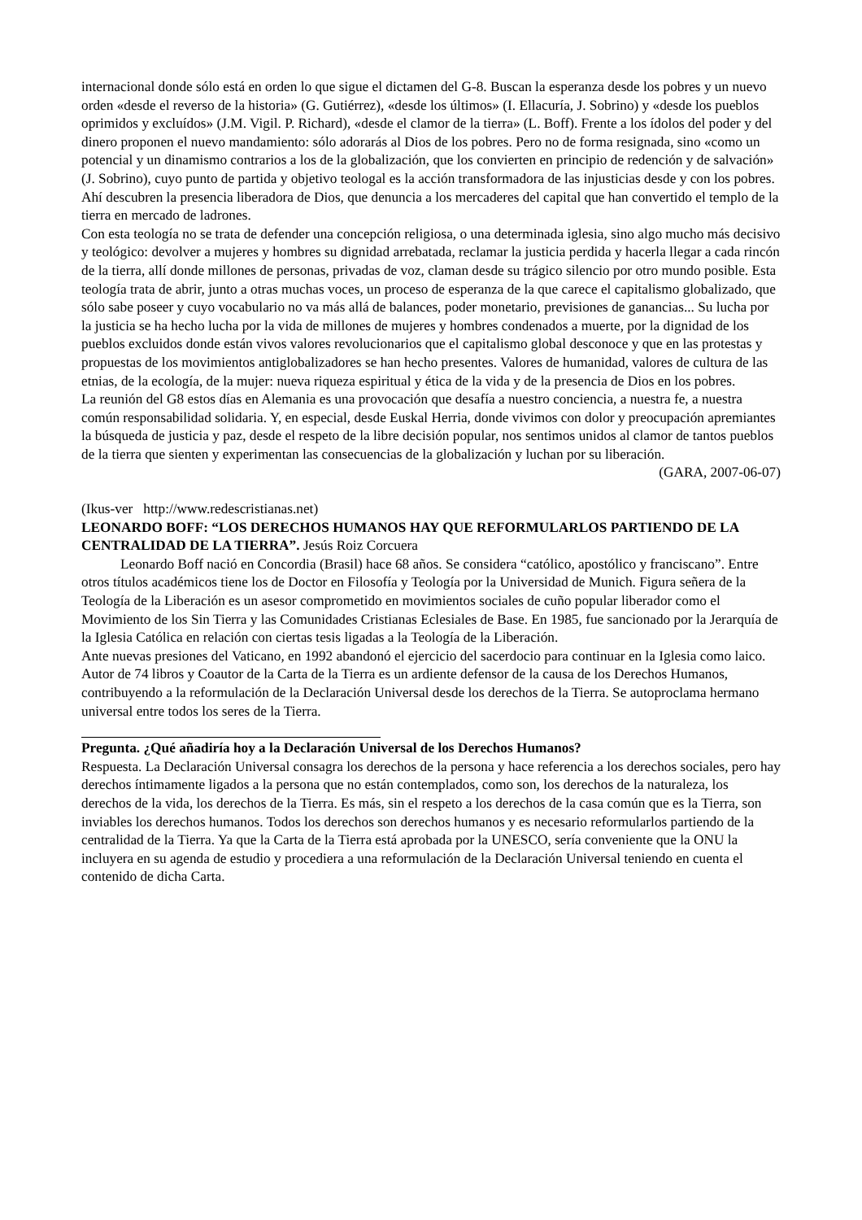internacional donde sólo está en orden lo que sigue el dictamen del G-8. Buscan la esperanza desde los pobres y un nuevo orden «desde el reverso de la historia» (G. Gutiérrez), «desde los últimos» (I. Ellacuría, J. Sobrino) y «desde los pueblos oprimidos y excluídos» (J.M. Vigil. P. Richard), «desde el clamor de la tierra» (L. Boff). Frente a los ídolos del poder y del dinero proponen el nuevo mandamiento: sólo adorarás al Dios de los pobres. Pero no de forma resignada, sino «como un potencial y un dinamismo contrarios a los de la globalización, que los convierten en principio de redención y de salvación» (J. Sobrino), cuyo punto de partida y objetivo teologal es la acción transformadora de las injusticias desde y con los pobres. Ahí descubren la presencia liberadora de Dios, que denuncia a los mercaderes del capital que han convertido el templo de la tierra en mercado de ladrones.
Con esta teología no se trata de defender una concepción religiosa, o una determinada iglesia, sino algo mucho más decisivo y teológico: devolver a mujeres y hombres su dignidad arrebatada, reclamar la justicia perdida y hacerla llegar a cada rincón de la tierra, allí donde millones de personas, privadas de voz, claman desde su trágico silencio por otro mundo posible. Esta teología trata de abrir, junto a otras muchas voces, un proceso de esperanza de la que carece el capitalismo globalizado, que sólo sabe poseer y cuyo vocabulario no va más allá de balances, poder monetario, previsiones de ganancias... Su lucha por la justicia se ha hecho lucha por la vida de millones de mujeres y hombres condenados a muerte, por la dignidad de los pueblos excluidos donde están vivos valores revolucionarios que el capitalismo global desconoce y que en las protestas y propuestas de los movimientos antiglobalizadores se han hecho presentes. Valores de humanidad, valores de cultura de las etnias, de la ecología, de la mujer: nueva riqueza espiritual y ética de la vida y de la presencia de Dios en los pobres.
La reunión del G8 estos días en Alemania es una provocación que desafía a nuestro conciencia, a nuestra fe, a nuestra común responsabilidad solidaria. Y, en especial, desde Euskal Herria, donde vivimos con dolor y preocupación apremiantes la búsqueda de justicia y paz, desde el respeto de la libre decisión popular, nos sentimos unidos al clamor de tantos pueblos de la tierra que sienten y experimentan las consecuencias de la globalización y luchan por su liberación.
(GARA, 2007-06-07)
(Ikus-ver http://www.redescristianas.net)
LEONARDO BOFF: “LOS DERECHOS HUMANOS HAY QUE REFORMULARLOS PARTIENDO DE LA CENTRALIDAD DE LA TIERRA”. Jesús Roiz Corcuera
Leonardo Boff nació en Concordia (Brasil) hace 68 años. Se considera “católico, apostólico y franciscano”. Entre otros títulos académicos tiene los de Doctor en Filosofía y Teología por la Universidad de Munich. Figura señera de la Teología de la Liberación es un asesor comprometido en movimientos sociales de cuño popular liberador como el Movimiento de los Sin Tierra y las Comunidades Cristianas Eclesiales de Base. En 1985, fue sancionado por la Jerarquía de la Iglesia Católica en relación con ciertas tesis ligadas a la Teología de la Liberación.
Ante nuevas presiones del Vaticano, en 1992 abandonó el ejercicio del sacerdocio para continuar en la Iglesia como laico. Autor de 74 libros y Coautor de la Carta de la Tierra es un ardiente defensor de la causa de los Derechos Humanos, contribuyendo a la reformulación de la Declaración Universal desde los derechos de la Tierra. Se autoproclama hermano universal entre todos los seres de la Tierra.
Pregunta. ¿Qué añadiría hoy a la Declaración Universal de los Derechos Humanos?
Respuesta. La Declaración Universal consagra los derechos de la persona y hace referencia a los derechos sociales, pero hay derechos íntimamente ligados a la persona que no están contemplados, como son, los derechos de la naturaleza, los derechos de la vida, los derechos de la Tierra. Es más, sin el respeto a los derechos de la casa común que es la Tierra, son inviables los derechos humanos. Todos los derechos son derechos humanos y es necesario reformularlos partiendo de la centralidad de la Tierra. Ya que la Carta de la Tierra está aprobada por la UNESCO, sería conveniente que la ONU la incluyera en su agenda de estudio y procediera a una reformulación de la Declaración Universal teniendo en cuenta el contenido de dicha Carta.